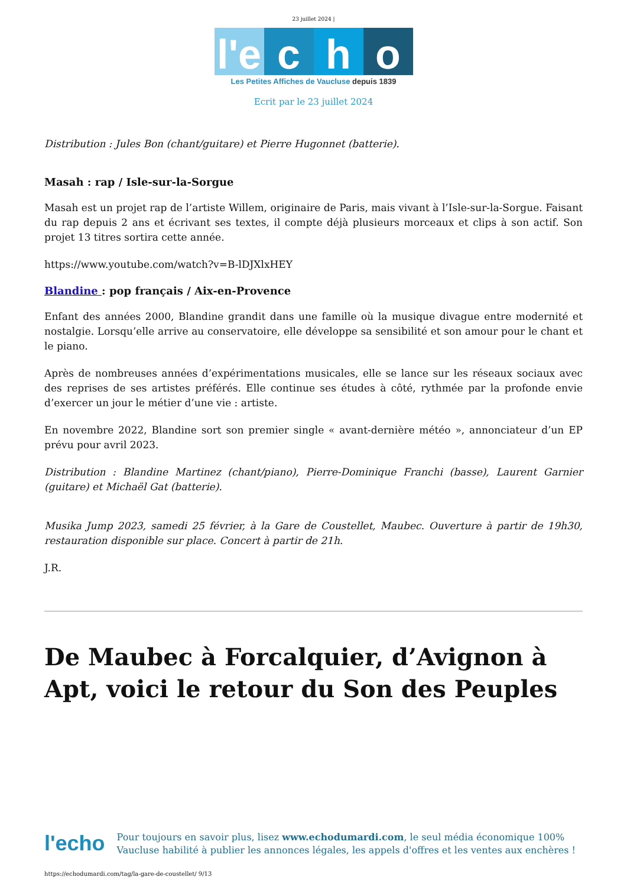23 juillet 2024 |
l'e c h o
Les Petites Affiches de Vaucluse depuis 1839
Ecrit par le 23 juillet 2024
Distribution : Jules Bon (chant/guitare) et Pierre Hugonnet (batterie).
Masah : rap / Isle-sur-la-Sorgue
Masah est un projet rap de l’artiste Willem, originaire de Paris, mais vivant à l’Isle-sur-la-Sorgue. Faisant du rap depuis 2 ans et écrivant ses textes, il compte déjà plusieurs morceaux et clips à son actif. Son projet 13 titres sortira cette année.
https://www.youtube.com/watch?v=B-lDJXlxHEY
Blandine : pop français / Aix-en-Provence
Enfant des années 2000, Blandine grandit dans une famille où la musique divague entre modernité et nostalgie. Lorsqu’elle arrive au conservatoire, elle développe sa sensibilité et son amour pour le chant et le piano.
Après de nombreuses années d’expérimentations musicales, elle se lance sur les réseaux sociaux avec des reprises de ses artistes préférés. Elle continue ses études à côté, rythmée par la profonde envie d’exercer un jour le métier d’une vie : artiste.
En novembre 2022, Blandine sort son premier single « avant-dernière météo », annonciateur d’un EP prévu pour avril 2023.
Distribution : Blandine Martinez (chant/piano), Pierre-Dominique Franchi (basse), Laurent Garnier (guitare) et Michaël Gat (batterie).
Musika Jump 2023, samedi 25 février, à la Gare de Coustellet, Maubec. Ouverture à partir de 19h30, restauration disponible sur place. Concert à partir de 21h.
J.R.
De Maubec à Forcalquier, d’Avignon à Apt, voici le retour du Son des Peuples
l'echo
Pour toujours en savoir plus, lisez www.echodumardi.com, le seul média économique 100% Vaucluse habilité à publier les annonces légales, les appels d'offres et les ventes aux enchères !
https://echodumardi.com/tag/la-gare-de-coustellet/ 9/13